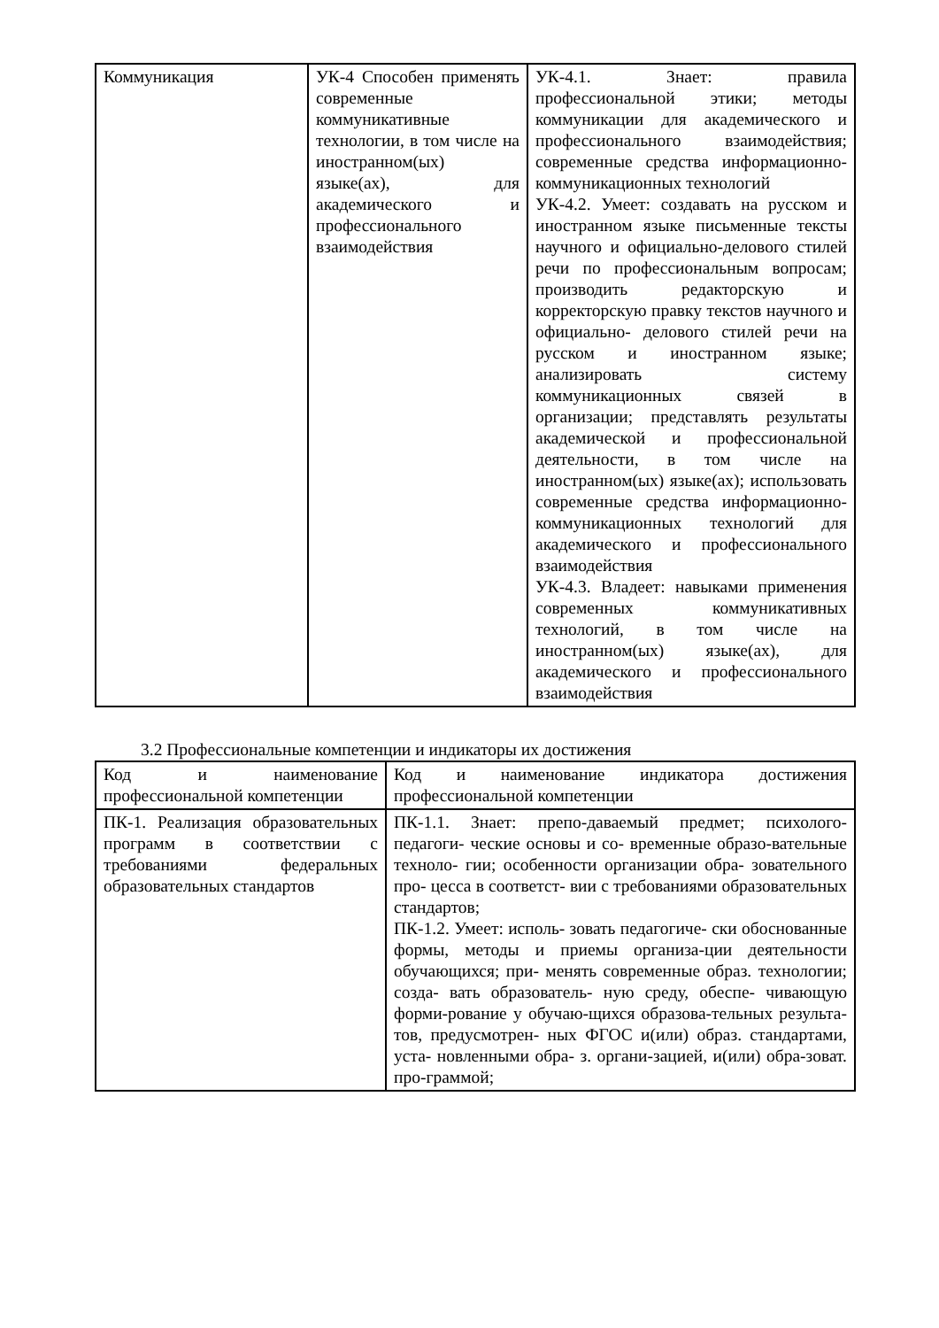| Коммуникация | УК-4 Способен применять современные коммуникативные технологии, в том числе на иностранном(ых) языке(ах), для академического и профессионального взаимодействия | УК-4.1. Знает: правила профессиональной этики; методы коммуникации для академического и профессионального взаимодействия; современные средства информационно-коммуникационных технологий УК-4.2. Умеет: создавать на русском и иностранном языке письменные тексты научного и официально-делового стилей речи по профессиональным вопросам; производить редакторскую и корректорскую правку текстов научного и официально- делового стилей речи на русском и иностранном языке; анализировать систему коммуникационных связей в организации; представлять результаты академической и профессиональной деятельности, в том числе на иностранном(ых) языке(ах); использовать современные средства информационно-коммуникационных технологий для академического и профессионального взаимодействия УК-4.3. Владеет: навыками применения современных коммуникативных технологий, в том числе на иностранном(ых) языке(ах), для академического и профессионального взаимодействия |
3.2 Профессиональные компетенции и индикаторы их достижения
| Код и наименование профессиональной компетенции | Код и наименование индикатора достижения профессиональной компетенции |
| ПК-1. Реализация образовательных программ в соответствии с требованиями федеральных образовательных стандартов | ПК-1.1. Знает: препо-даваемый предмет; психолого-педагоги- ческие основы и со- временные образо-вательные техноло- гии; особенности организации обра- зовательного про- цесса в соответст- вии с требованиями образовательных стандартов; ПК-1.2. Умеет: исполь- зовать педагогиче- ски обоснованные формы, методы и приемы организа-ции деятельности обучающихся; при- менять современные образ. технологии; созда- вать образователь- ную среду, обеспе- чивающую форми-рование у обучаю-щихся образова-тельных результа-тов, предусмотрен- ных ФГОС и(или) образ. стандартами, уста- новленными обра- з. органи-зацией, и(или) обра-зоват. про-граммой; |